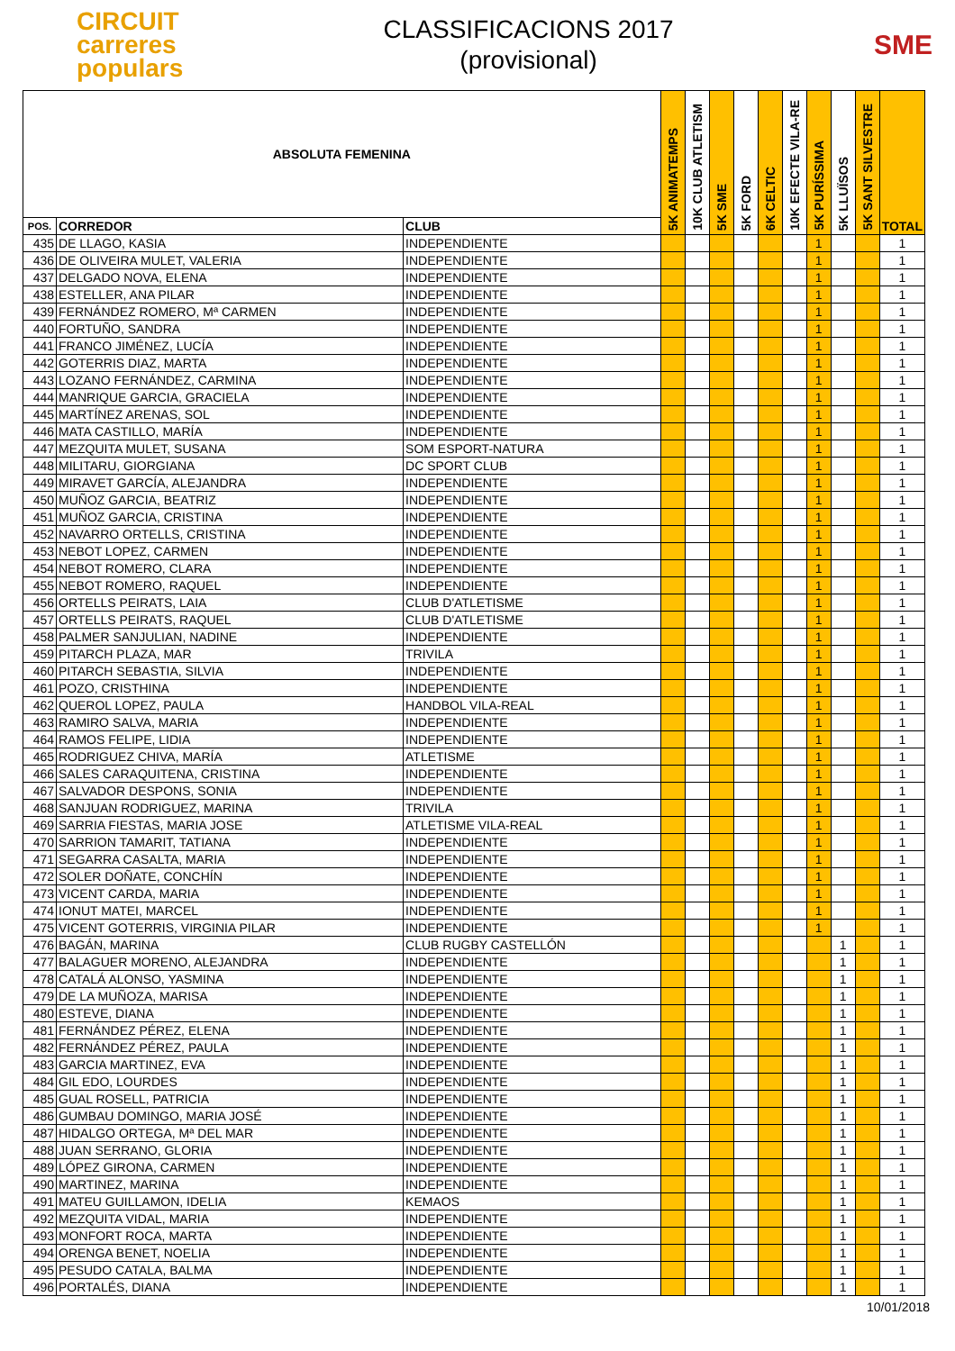CIRCUIT
carreres
populars
CLASSIFICACIONS 2017
(provisional)
SME
| ABSOLUTA FEMENINA | | | 5K ANIMATEMPS | 10K CLUB ATLETISM | 5K SME | 5K FORD | 6K CELTIC | 10K EFECTE VILA-RE | 5K PURÍSSIMA | 5K LLUÏSOS | 5K SANT SILVESTRE | TOTAL |
| --- | --- | --- | --- | --- | --- | --- | --- | --- | --- | --- | --- | --- |
| POS. | CORREDOR | CLUB | | | | | | | | | | |
| 435 | DE LLAGO, KASIA | INDEPENDIENTE | | | | | | | 1 | | | 1 |
| 436 | DE OLIVEIRA MULET, VALERIA | INDEPENDIENTE | | | | | | | 1 | | | 1 |
| 437 | DELGADO NOVA, ELENA | INDEPENDIENTE | | | | | | | 1 | | | 1 |
| 438 | ESTELLER, ANA PILAR | INDEPENDIENTE | | | | | | | 1 | | | 1 |
| 439 | FERNÁNDEZ ROMERO, Mª CARMEN | INDEPENDIENTE | | | | | | | 1 | | | 1 |
| 440 | FORTUÑO, SANDRA | INDEPENDIENTE | | | | | | | 1 | | | 1 |
| 441 | FRANCO JIMÉNEZ, LUCÍA | INDEPENDIENTE | | | | | | | 1 | | | 1 |
| 442 | GOTERRIS DIAZ, MARTA | INDEPENDIENTE | | | | | | | 1 | | | 1 |
| 443 | LOZANO FERNÁNDEZ, CARMINA | INDEPENDIENTE | | | | | | | 1 | | | 1 |
| 444 | MANRIQUE GARCIA, GRACIELA | INDEPENDIENTE | | | | | | | 1 | | | 1 |
| 445 | MARTÍNEZ ARENAS, SOL | INDEPENDIENTE | | | | | | | 1 | | | 1 |
| 446 | MATA CASTILLO, MARÍA | INDEPENDIENTE | | | | | | | 1 | | | 1 |
| 447 | MEZQUITA MULET, SUSANA | SOM ESPORT-NATURA | | | | | | | 1 | | | 1 |
| 448 | MILITARU, GIORGIANA | DC SPORT CLUB | | | | | | | 1 | | | 1 |
| 449 | MIRAVET GARCÍA, ALEJANDRA | INDEPENDIENTE | | | | | | | 1 | | | 1 |
| 450 | MUÑOZ GARCIA, BEATRIZ | INDEPENDIENTE | | | | | | | 1 | | | 1 |
| 451 | MUÑOZ GARCIA, CRISTINA | INDEPENDIENTE | | | | | | | 1 | | | 1 |
| 452 | NAVARRO ORTELLS, CRISTINA | INDEPENDIENTE | | | | | | | 1 | | | 1 |
| 453 | NEBOT LOPEZ, CARMEN | INDEPENDIENTE | | | | | | | 1 | | | 1 |
| 454 | NEBOT ROMERO, CLARA | INDEPENDIENTE | | | | | | | 1 | | | 1 |
| 455 | NEBOT ROMERO, RAQUEL | INDEPENDIENTE | | | | | | | 1 | | | 1 |
| 456 | ORTELLS PEIRATS, LAIA | CLUB D'ATLETISME | | | | | | | 1 | | | 1 |
| 457 | ORTELLS PEIRATS, RAQUEL | CLUB D'ATLETISME | | | | | | | 1 | | | 1 |
| 458 | PALMER SANJULIAN, NADINE | INDEPENDIENTE | | | | | | | 1 | | | 1 |
| 459 | PITARCH PLAZA, MAR | TRIVILA | | | | | | | 1 | | | 1 |
| 460 | PITARCH SEBASTIA, SILVIA | INDEPENDIENTE | | | | | | | 1 | | | 1 |
| 461 | POZO, CRISTHINA | INDEPENDIENTE | | | | | | | 1 | | | 1 |
| 462 | QUEROL LOPEZ, PAULA | HANDBOL VILA-REAL | | | | | | | 1 | | | 1 |
| 463 | RAMIRO SALVA, MARIA | INDEPENDIENTE | | | | | | | 1 | | | 1 |
| 464 | RAMOS FELIPE, LIDIA | INDEPENDIENTE | | | | | | | 1 | | | 1 |
| 465 | RODRIGUEZ CHIVA, MARÍA | ATLETISME | | | | | | | 1 | | | 1 |
| 466 | SALES CARAQUITENA, CRISTINA | INDEPENDIENTE | | | | | | | 1 | | | 1 |
| 467 | SALVADOR DESPONS, SONIA | INDEPENDIENTE | | | | | | | 1 | | | 1 |
| 468 | SANJUAN RODRIGUEZ, MARINA | TRIVILA | | | | | | | 1 | | | 1 |
| 469 | SARRIA FIESTAS, MARIA JOSE | ATLETISME VILA-REAL | | | | | | | 1 | | | 1 |
| 470 | SARRION TAMARIT, TATIANA | INDEPENDIENTE | | | | | | | 1 | | | 1 |
| 471 | SEGARRA CASALTA, MARIA | INDEPENDIENTE | | | | | | | 1 | | | 1 |
| 472 | SOLER DOÑATE, CONCHÍN | INDEPENDIENTE | | | | | | | 1 | | | 1 |
| 473 | VICENT CARDA, MARIA | INDEPENDIENTE | | | | | | | 1 | | | 1 |
| 474 | IONUT MATEI, MARCEL | INDEPENDIENTE | | | | | | | 1 | | | 1 |
| 475 | VICENT GOTERRIS, VIRGINIA PILAR | INDEPENDIENTE | | | | | | | 1 | | | 1 |
| 476 | BAGÁN, MARINA | CLUB RUGBY CASTELLÓN | | | | | | | | 1 | | 1 |
| 477 | BALAGUER MORENO, ALEJANDRA | INDEPENDIENTE | | | | | | | | 1 | | 1 |
| 478 | CATALÁ ALONSO, YASMINA | INDEPENDIENTE | | | | | | | | 1 | | 1 |
| 479 | DE LA MUÑOZA, MARISA | INDEPENDIENTE | | | | | | | | 1 | | 1 |
| 480 | ESTEVE, DIANA | INDEPENDIENTE | | | | | | | | 1 | | 1 |
| 481 | FERNÁNDEZ PÉREZ, ELENA | INDEPENDIENTE | | | | | | | | 1 | | 1 |
| 482 | FERNÁNDEZ PÉREZ, PAULA | INDEPENDIENTE | | | | | | | | 1 | | 1 |
| 483 | GARCIA MARTINEZ, EVA | INDEPENDIENTE | | | | | | | | 1 | | 1 |
| 484 | GIL EDO, LOURDES | INDEPENDIENTE | | | | | | | | 1 | | 1 |
| 485 | GUAL ROSELL, PATRICIA | INDEPENDIENTE | | | | | | | | 1 | | 1 |
| 486 | GUMBAU DOMINGO, MARIA JOSÉ | INDEPENDIENTE | | | | | | | | 1 | | 1 |
| 487 | HIDALGO ORTEGA, Mª DEL MAR | INDEPENDIENTE | | | | | | | | 1 | | 1 |
| 488 | JUAN SERRANO, GLORIA | INDEPENDIENTE | | | | | | | | 1 | | 1 |
| 489 | LÓPEZ GIRONA, CARMEN | INDEPENDIENTE | | | | | | | | 1 | | 1 |
| 490 | MARTINEZ, MARINA | INDEPENDIENTE | | | | | | | | 1 | | 1 |
| 491 | MATEU GUILLAMON, IDELIA | KEMAOS | | | | | | | | 1 | | 1 |
| 492 | MEZQUITA VIDAL, MARIA | INDEPENDIENTE | | | | | | | | 1 | | 1 |
| 493 | MONFORT ROCA, MARTA | INDEPENDIENTE | | | | | | | | 1 | | 1 |
| 494 | ORENGA BENET, NOELIA | INDEPENDIENTE | | | | | | | | 1 | | 1 |
| 495 | PESUDO CATALA, BALMA | INDEPENDIENTE | | | | | | | | 1 | | 1 |
| 496 | PORTALÉS, DIANA | INDEPENDIENTE | | | | | | | | 1 | | 1 |
10/01/2018